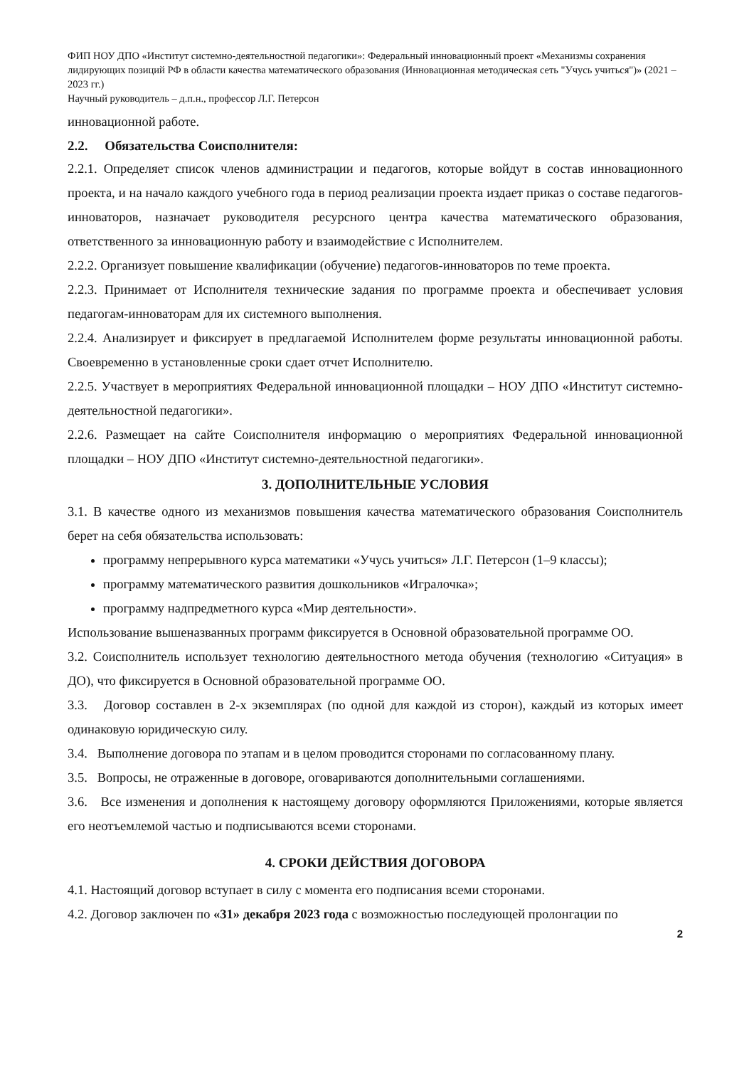ФИП НОУ ДПО «Институт системно-деятельностной педагогики»: Федеральный инновационный проект «Механизмы сохранения лидирующих позиций РФ в области качества математического образования (Инновационная методическая сеть "Учусь учиться")» (2021 – 2023 гг.)
Научный руководитель – д.п.н., профессор Л.Г. Петерсон
инновационной работе.
2.2. Обязательства Соисполнителя:
2.2.1. Определяет список членов администрации и педагогов, которые войдут в состав инновационного проекта, и на начало каждого учебного года в период реализации проекта издает приказ о составе педагогов-инноваторов, назначает руководителя ресурсного центра качества математического образования, ответственного за инновационную работу и взаимодействие с Исполнителем.
2.2.2. Организует повышение квалификации (обучение) педагогов-инноваторов по теме проекта.
2.2.3. Принимает от Исполнителя технические задания по программе проекта и обеспечивает условия педагогам-инноваторам для их системного выполнения.
2.2.4. Анализирует и фиксирует в предлагаемой Исполнителем форме результаты инновационной работы. Своевременно в установленные сроки сдает отчет Исполнителю.
2.2.5. Участвует в мероприятиях Федеральной инновационной площадки – НОУ ДПО «Институт системно-деятельностной педагогики».
2.2.6. Размещает на сайте Соисполнителя информацию о мероприятиях Федеральной инновационной площадки – НОУ ДПО «Институт системно-деятельностной педагогики».
3. ДОПОЛНИТЕЛЬНЫЕ УСЛОВИЯ
3.1. В качестве одного из механизмов повышения качества математического образования Соисполнитель берет на себя обязательства использовать:
программу непрерывного курса математики «Учусь учиться» Л.Г. Петерсон (1–9 классы);
программу математического развития дошкольников «Игралочка»;
программу надпредметного курса «Мир деятельности».
Использование вышеназванных программ фиксируется в Основной образовательной программе ОО.
3.2. Соисполнитель использует технологию деятельностного метода обучения (технологию «Ситуация» в ДО), что фиксируется в Основной образовательной программе ОО.
3.3. Договор составлен в 2-х экземплярах (по одной для каждой из сторон), каждый из которых имеет одинаковую юридическую силу.
3.4. Выполнение договора по этапам и в целом проводится сторонами по согласованному плану.
3.5. Вопросы, не отраженные в договоре, оговариваются дополнительными соглашениями.
3.6. Все изменения и дополнения к настоящему договору оформляются Приложениями, которые является его неотъемлемой частью и подписываются всеми сторонами.
4. СРОКИ ДЕЙСТВИЯ ДОГОВОРА
4.1. Настоящий договор вступает в силу с момента его подписания всеми сторонами.
4.2. Договор заключен по «31» декабря 2023 года с возможностью последующей пролонгации по
2